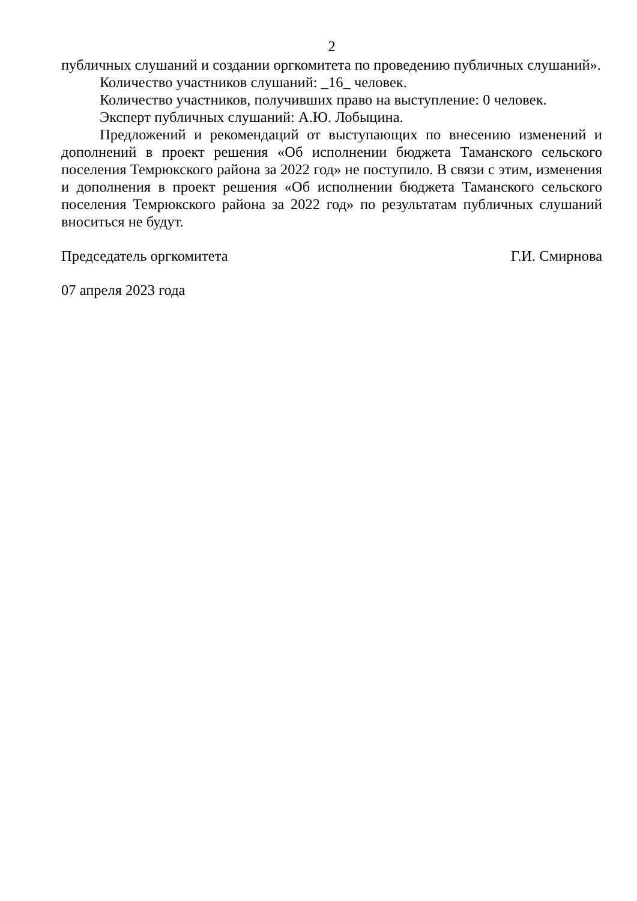2
публичных слушаний и создании оргкомитета по проведению публичных слушаний».
Количество участников слушаний: _16_ человек.
Количество участников, получивших право на выступление: 0 человек.
Эксперт публичных слушаний: А.Ю. Лобыцина.
Предложений и рекомендаций от выступающих по внесению изменений и дополнений в проект решения «Об исполнении бюджета Таманского сельского поселения Темрюкского района за 2022 год» не поступило. В связи с этим, изменения и дополнения в проект решения «Об исполнении бюджета Таманского сельского поселения Темрюкского района за 2022 год» по результатам публичных слушаний вноситься не будут.
Председатель оргкомитета Г.И. Смирнова
07 апреля 2023 года